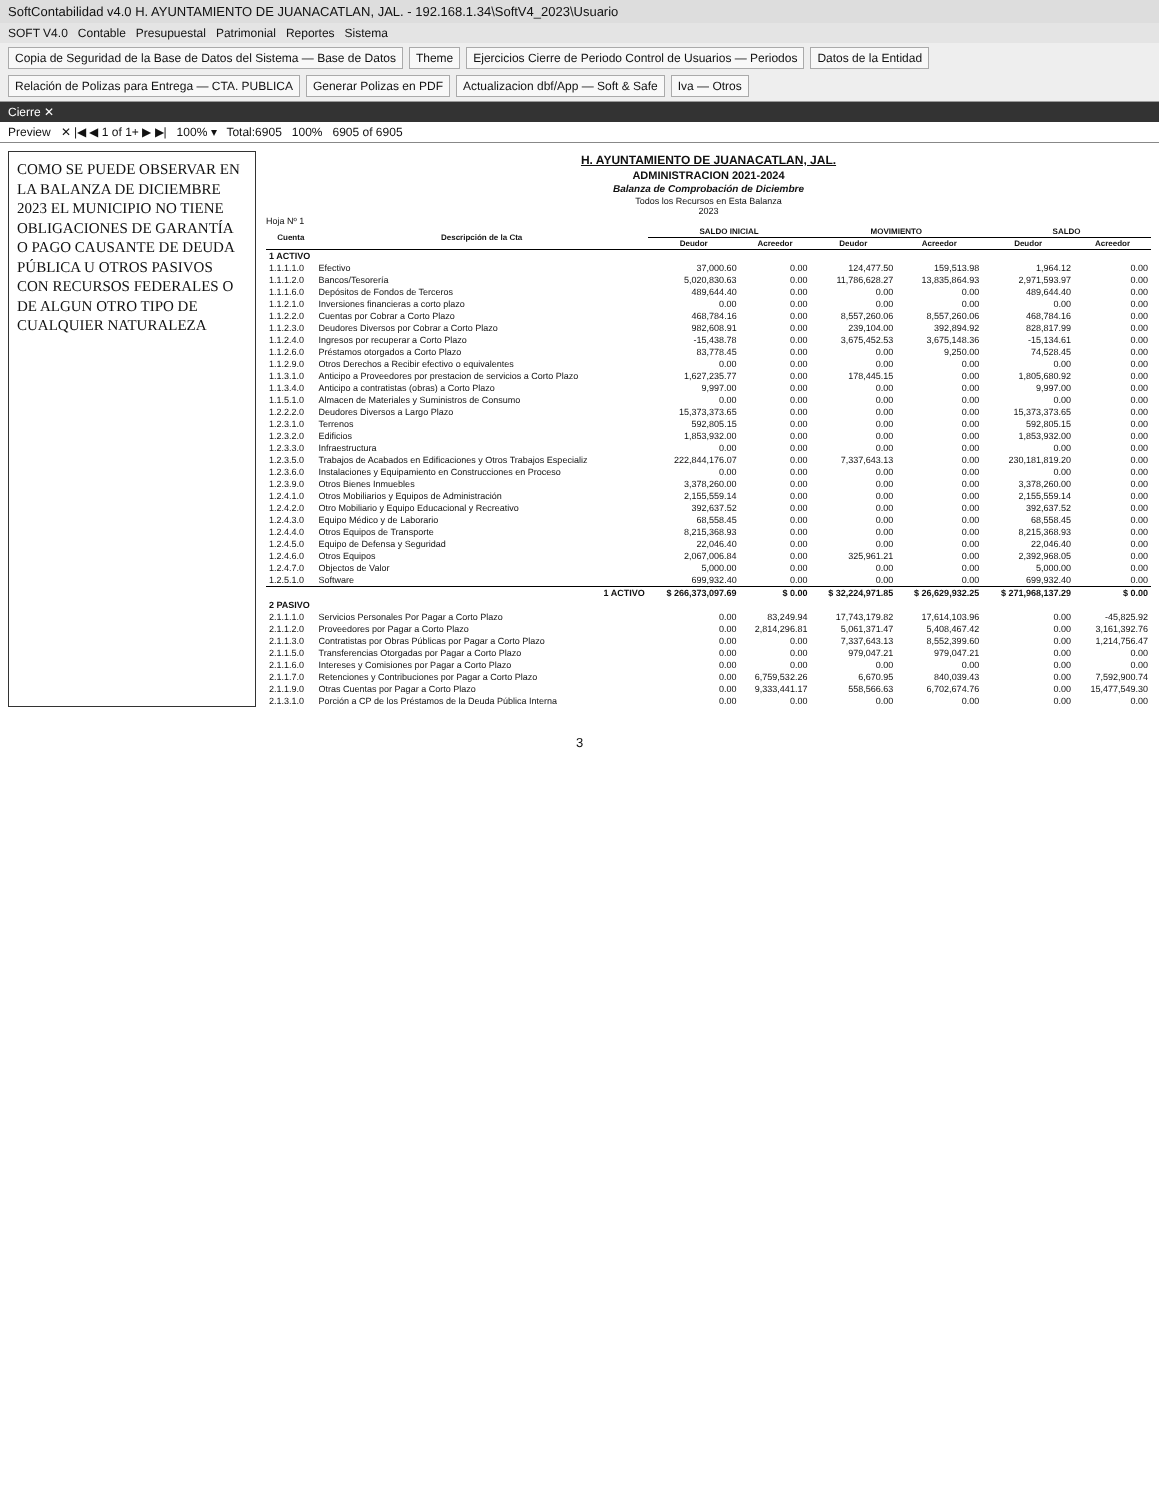SoftContabilidad v4.0 H. AYUNTAMIENTO DE JUANACATLAN, JAL. - 192.168.1.34\SoftV4_2023\Usuario
SOFT V4.0 Contable Presupuestal Patrimonial Reportes Sistema
Copia de Seguridad de la Base de Datos del Sistema — Base de Datos Theme Ejercicios Cierre de Periodo Control de Usuarios — Periodos Datos de la Entidad Relación de Polizas para Entrega — CTA. PUBLICA Generar Polizas en PDF Actualizacion dbf/App — Soft & Safe Iva — Otros
Cierre ✕
Preview ✕ |◀ ◀ 1 of 1+ ▶ ▶| 100% ▾ Total:6905 100% 6905 of 6905
COMO SE PUEDE OBSERVAR EN LA BALANZA DE DICIEMBRE 2023 EL MUNICIPIO NO TIENE OBLIGACIONES DE GARANTÍA O PAGO CAUSANTE DE DEUDA PÚBLICA U OTROS PASIVOS CON RECURSOS FEDERALES O DE ALGUN OTRO TIPO DE CUALQUIER NATURALEZA
H. AYUNTAMIENTO DE JUANACATLAN, JAL.
ADMINISTRACION 2021-2024
Balanza de Comprobación de Diciembre
Todos los Recursos en Esta Balanza
2023
Hoja Nº 1
| Cuenta | Descripción de la Cta | SALDO INICIAL | | MOVIMIENTO | | SALDO | |
| --- | --- | --- | --- | --- | --- | --- | --- |
| | | Deudor | Acreedor | Deudor | Acreedor | Deudor | Acreedor |
| 1 ACTIVO | | | | | | | |
| 1.1.1.1.0 | Efectivo | 37,000.60 | 0.00 | 124,477.50 | 159,513.98 | 1,964.12 | 0.00 |
| 1.1.1.2.0 | Bancos/Tesorería | 5,020,830.63 | 0.00 | 11,786,628.27 | 13,835,864.93 | 2,971,593.97 | 0.00 |
| 1.1.1.6.0 | Depósitos de Fondos de Terceros | 489,644.40 | 0.00 | 0.00 | 0.00 | 489,644.40 | 0.00 |
| 1.1.2.1.0 | Inversiones financieras a corto plazo | 0.00 | 0.00 | 0.00 | 0.00 | 0.00 | 0.00 |
| 1.1.2.2.0 | Cuentas por Cobrar a Corto Plazo | 468,784.16 | 0.00 | 8,557,260.06 | 8,557,260.06 | 468,784.16 | 0.00 |
| 1.1.2.3.0 | Deudores Diversos por Cobrar a Corto Plazo | 982,608.91 | 0.00 | 239,104.00 | 392,894.92 | 828,817.99 | 0.00 |
| 1.1.2.4.0 | Ingresos por recuperar a Corto Plazo | -15,438.78 | 0.00 | 3,675,452.53 | 3,675,148.36 | -15,134.61 | 0.00 |
| 1.1.2.6.0 | Préstamos otorgados a Corto Plazo | 83,778.45 | 0.00 | 0.00 | 9,250.00 | 74,528.45 | 0.00 |
| 1.1.2.9.0 | Otros Derechos a Recibir efectivo o equivalentes | 0.00 | 0.00 | 0.00 | 0.00 | 0.00 | 0.00 |
| 1.1.3.1.0 | Anticipo a Proveedores por prestacion de servicios a Corto Plazo | 1,627,235.77 | 0.00 | 178,445.15 | 0.00 | 1,805,680.92 | 0.00 |
| 1.1.3.4.0 | Anticipo a contratistas (obras) a Corto Plazo | 9,997.00 | 0.00 | 0.00 | 0.00 | 9,997.00 | 0.00 |
| 1.1.5.1.0 | Almacen de Materiales y Suministros de Consumo | 0.00 | 0.00 | 0.00 | 0.00 | 0.00 | 0.00 |
| 1.2.2.2.0 | Deudores Diversos a Largo Plazo | 15,373,373.65 | 0.00 | 0.00 | 0.00 | 15,373,373.65 | 0.00 |
| 1.2.3.1.0 | Terrenos | 592,805.15 | 0.00 | 0.00 | 0.00 | 592,805.15 | 0.00 |
| 1.2.3.2.0 | Edificios | 1,853,932.00 | 0.00 | 0.00 | 0.00 | 1,853,932.00 | 0.00 |
| 1.2.3.3.0 | Infraestructura | 0.00 | 0.00 | 0.00 | 0.00 | 0.00 | 0.00 |
| 1.2.3.5.0 | Trabajos de Acabados en Edificaciones y Otros Trabajos Especializ | 222,844,176.07 | 0.00 | 7,337,643.13 | 0.00 | 230,181,819.20 | 0.00 |
| 1.2.3.6.0 | Instalaciones y Equipamiento en Construcciones en Proceso | 0.00 | 0.00 | 0.00 | 0.00 | 0.00 | 0.00 |
| 1.2.3.9.0 | Otros Bienes Inmuebles | 3,378,260.00 | 0.00 | 0.00 | 0.00 | 3,378,260.00 | 0.00 |
| 1.2.4.1.0 | Otros Mobiliarios y Equipos de Administración | 2,155,559.14 | 0.00 | 0.00 | 0.00 | 2,155,559.14 | 0.00 |
| 1.2.4.2.0 | Otro Mobiliario y Equipo Educacional y Recreativo | 392,637.52 | 0.00 | 0.00 | 0.00 | 392,637.52 | 0.00 |
| 1.2.4.3.0 | Equipo Médico y de Laborario | 68,558.45 | 0.00 | 0.00 | 0.00 | 68,558.45 | 0.00 |
| 1.2.4.4.0 | Otros Equipos de Transporte | 8,215,368.93 | 0.00 | 0.00 | 0.00 | 8,215,368.93 | 0.00 |
| 1.2.4.5.0 | Equipo de Defensa y Seguridad | 22,046.40 | 0.00 | 0.00 | 0.00 | 22,046.40 | 0.00 |
| 1.2.4.6.0 | Otros Equipos | 2,067,006.84 | 0.00 | 325,961.21 | 0.00 | 2,392,968.05 | 0.00 |
| 1.2.4.7.0 | Objectos de Valor | 5,000.00 | 0.00 | 0.00 | 0.00 | 5,000.00 | 0.00 |
| 1.2.5.1.0 | Software | 699,932.40 | 0.00 | 0.00 | 0.00 | 699,932.40 | 0.00 |
| | 1 ACTIVO | $ 266,373,097.69 | $ 0.00 | $ 32,224,971.85 | $ 26,629,932.25 | $ 271,968,137.29 | $ 0.00 |
| 2 PASIVO | | | | | | | |
| 2.1.1.1.0 | Servicios Personales Por Pagar a Corto Plazo | 0.00 | 83,249.94 | 17,743,179.82 | 17,614,103.96 | 0.00 | -45,825.92 |
| 2.1.1.2.0 | Proveedores por Pagar a Corto Plazo | 0.00 | 2,814,296.81 | 5,061,371.47 | 5,408,467.42 | 0.00 | 3,161,392.76 |
| 2.1.1.3.0 | Contratistas por Obras Públicas por Pagar a Corto Plazo | 0.00 | 0.00 | 7,337,643.13 | 8,552,399.60 | 0.00 | 1,214,756.47 |
| 2.1.1.5.0 | Transferencias Otorgadas por Pagar a Corto Plazo | 0.00 | 0.00 | 979,047.21 | 979,047.21 | 0.00 | 0.00 |
| 2.1.1.6.0 | Intereses y Comisiones por Pagar a Corto Plazo | 0.00 | 0.00 | 0.00 | 0.00 | 0.00 | 0.00 |
| 2.1.1.7.0 | Retenciones y Contribuciones por Pagar a Corto Plazo | 0.00 | 6,759,532.26 | 6,670.95 | 840,039.43 | 0.00 | 7,592,900.74 |
| 2.1.1.9.0 | Otras Cuentas por Pagar a Corto Plazo | 0.00 | 9,333,441.17 | 558,566.63 | 6,702,674.76 | 0.00 | 15,477,549.30 |
| 2.1.3.1.0 | Porción a CP de los Préstamos de la Deuda Pública Interna | 0.00 | 0.00 | 0.00 | 0.00 | 0.00 | 0.00 |
3